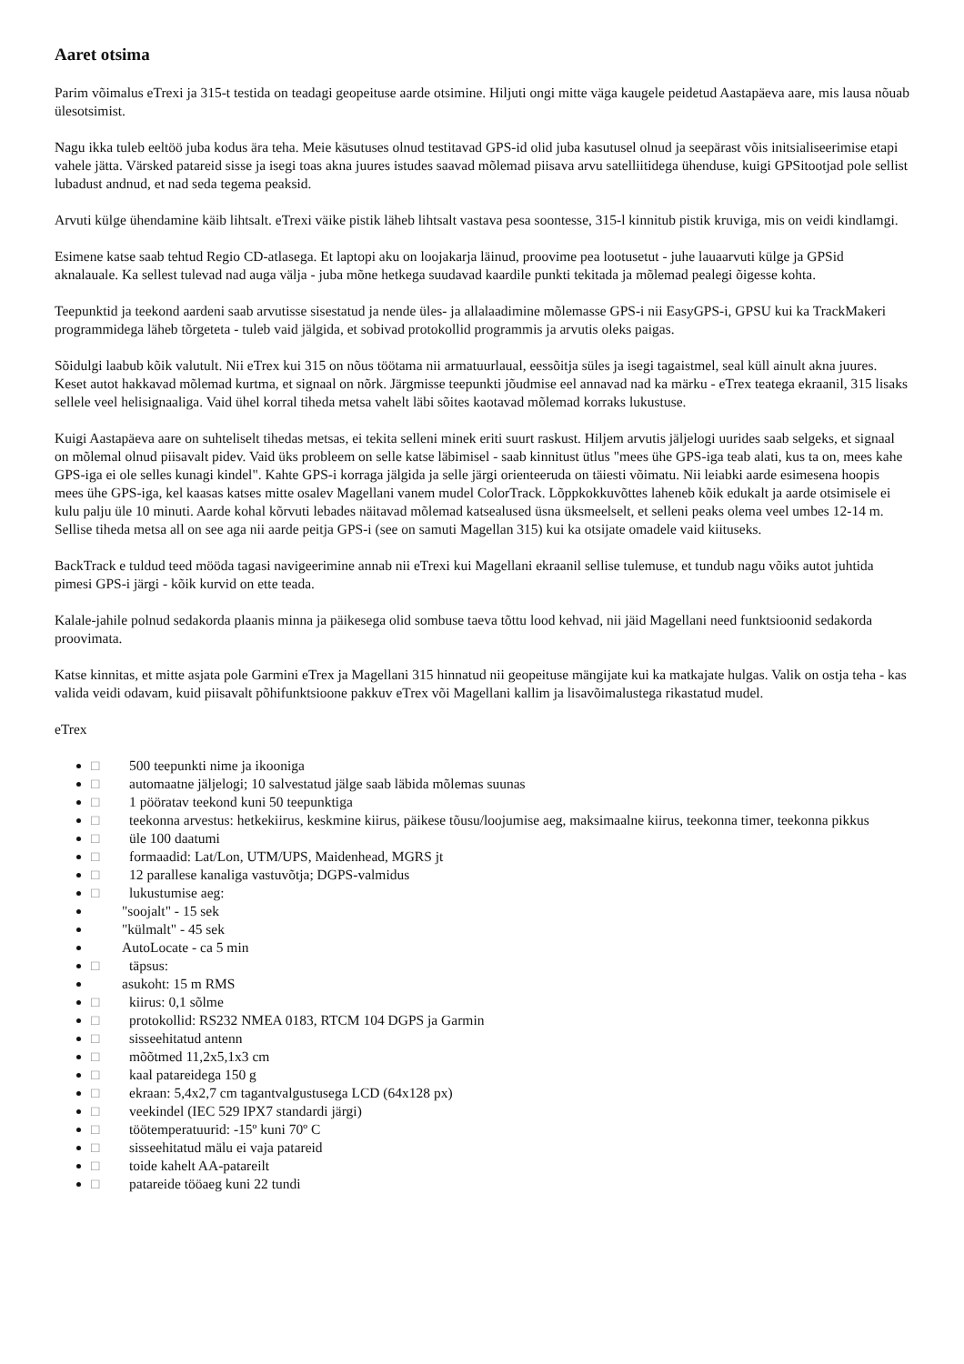Aaret otsima
Parim võimalus eTrexi ja 315-t testida on teadagi geopeituse aarde otsimine. Hiljuti ongi mitte väga kaugele peidetud Aastapäeva aare, mis lausa nõuab ülesotsimist.
Nagu ikka tuleb eeltöö juba kodus ära teha. Meie käsutuses olnud testitavad GPS-id olid juba kasutusel olnud ja seepärast võis initsialiseerimise etapi vahele jätta. Värsked patareid sisse ja isegi toas akna juures istudes saavad mõlemad piisava arvu satelliitidega ühenduse, kuigi GPSitootjad pole sellist lubadust andnud, et nad seda tegema peaksid.
Arvuti külge ühendamine käib lihtsalt. eTrexi väike pistik läheb lihtsalt vastava pesa soontesse, 315-l kinnitub pistik kruviga, mis on veidi kindlamgi.
Esimene katse saab tehtud Regio CD-atlasega. Et laptopi aku on loojakarja läinud, proovime pea lootusetut - juhe lauaarvuti külge ja GPSid aknalauale. Ka sellest tulevad nad auga välja - juba mõne hetkega suudavad kaardile punkti tekitada ja mõlemad pealegi õigesse kohta.
Teepunktid ja teekond aardeni saab arvutisse sisestatud ja nende üles- ja allalaadimine mõlemasse GPS-i nii EasyGPS-i, GPSU kui ka TrackMakeri programmidega läheb tõrgeteta - tuleb vaid jälgida, et sobivad protokollid programmis ja arvutis oleks paigas.
Sõidulgi laabub kõik valutult. Nii eTrex kui 315 on nõus töötama nii armatuurlaual, eessõitja süles ja isegi tagaistmel, seal küll ainult akna juures. Keset autot hakkavad mõlemad kurtma, et signaal on nõrk. Järgmisse teepunkti jõudmise eel annavad nad ka märku - eTrex teatega ekraanil, 315 lisaks sellele veel helisignaaliga. Vaid ühel korral tiheda metsa vahelt läbi sõites kaotavad mõlemad korraks lukustuse.
Kuigi Aastapäeva aare on suhteliselt tihedas metsas, ei tekita selleni minek eriti suurt raskust. Hiljem arvutis jäljelogi uurides saab selgeks, et signaal on mõlemal olnud piisavalt pidev. Vaid üks probleem on selle katse läbimisel - saab kinnitust ütlus "mees ühe GPS-iga teab alati, kus ta on, mees kahe GPS-iga ei ole selles kunagi kindel". Kahte GPS-i korraga jälgida ja selle järgi orienteeruda on täiesti võimatu. Nii leiabki aarde esimesena hoopis mees ühe GPS-iga, kel kaasas katses mitte osalev Magellani vanem mudel ColorTrack. Lõppkokkuvõttes laheneb kõik edukalt ja aarde otsimisele ei kulu palju üle 10 minuti. Aarde kohal kõrvuti lebades näitavad mõlemad katsealused üsna üksmeelselt, et selleni peaks olema veel umbes 12-14 m. Sellise tiheda metsa all on see aga nii aarde peitja GPS-i (see on samuti Magellan 315) kui ka otsijate omadele vaid kiituseks.
BackTrack e tuldud teed mööda tagasi navigeerimine annab nii eTrexi kui Magellani ekraanil sellise tulemuse, et tundub nagu võiks autot juhtida pimesi GPS-i järgi - kõik kurvid on ette teada.
Kalale-jahile polnud sedakorda plaanis minna ja päikesega olid sombuse taeva tõttu lood kehvad, nii jäid Magellani need funktsioonid sedakorda proovimata.
Katse kinnitas, et mitte asjata pole Garmini eTrex ja Magellani 315 hinnatud nii geopeituse mängijate kui ka matkajate hulgas. Valik on ostja teha - kas valida veidi odavam, kuid piisavalt põhifunktsioone pakkuv eTrex või Magellani kallim ja lisavõimalustega rikastatud mudel.
eTrex
□ 500 teepunkti nime ja ikooniga
□ automaatne jäljelogi; 10 salvestatud jälge saab läbida mõlemas suunas
□ 1 pööratav teekond kuni 50 teepunktiga
□ teekonna arvestus: hetkekiirus, keskmine kiirus, päikese tõusu/loojumise aeg, maksimaalne kiirus, teekonna timer, teekonna pikkus
□ üle 100 daatumi
□ formaadid: Lat/Lon, UTM/UPS, Maidenhead, MGRS jt
□ 12 parallese kanaliga vastuvõtja; DGPS-valmidus
□ lukustumise aeg:
"soojalt" - 15 sek
"külmalt" - 45 sek
AutoLocate - ca 5 min
□ täpsus:
asukoht: 15 m RMS
□ kiirus: 0,1 sõlme
□ protokollid: RS232 NMEA 0183, RTCM 104 DGPS ja Garmin
□ sisseehitatud antenn
□ mõõtmed 11,2x5,1x3 cm
□ kaal patareidega 150 g
□ ekraan: 5,4x2,7 cm tagantvalgustusega LCD (64x128 px)
□ veekindel (IEC 529 IPX7 standardi järgi)
□ töötemperatuurid: -15º kuni 70º C
□ sisseehitatud mälu ei vaja patareid
□ toide kahelt AA-patareilt
□ patareide tööaeg kuni 22 tundi